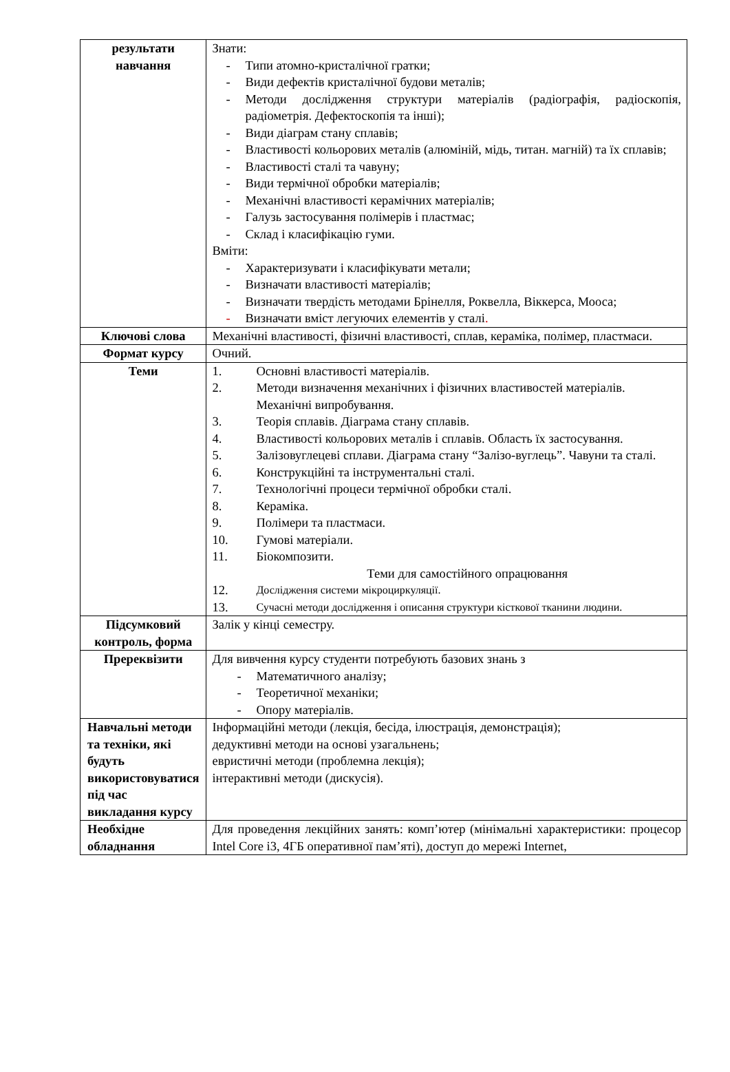| результати навчання | Знати: - Типи атомно-кристалічної гратки; - Види дефектів кристалічної будови металів; - Методи дослідження структури матеріалів (радіографія, радіоскопія, радіометрія. Дефектоскопія та інші); - Види діаграм стану сплавів; - Властивості кольорових металів (алюміній, мідь, титан. магній) та їх сплавів; - Властивості сталі та чавуну; - Види термічної обробки матеріалів; - Механічні властивості керамічних матеріалів; - Галузь застосування полімерів і пластмас; - Склад і класифікацію гуми. Вміти: - Характеризувати і класифікувати метали; - Визначати властивості матеріалів; - Визначати твердість методами Брінелля, Роквелла, Віккерса, Мооса; - Визначати вміст легуючих елементів у сталі . |
| Ключові слова | Механічні властивості, фізичні властивості, сплав, кераміка, полімер, пластмаси. |
| Формат курсу | Очний. |
| Теми | 1. Основні властивості матеріалів. 2. Методи визначення механічних і фізичних властивостей матеріалів. Механічні випробування. 3. Теорія сплавів. Діаграма стану сплавів. 4. Властивості кольорових металів і сплавів. Область їх застосування. 5. Залізовуглецеві сплави. Діаграма стану “Залізо-вуглець”. Чавуни та сталі. 6. Конструкційні та інструментальні сталі. 7. Технологічні процеси термічної обробки сталі. 8. Кераміка. 9. Полімери та пластмаси. 10. Гумові матеріали. 11. Біокомпозити. Теми для самостійного опрацювання 12. Дослідження системи мікроциркуляції. 13. Сучасні методи дослідження і описання структури кісткової тканини людини. |
| Підсумковий контроль, форма | Залік у кінці семестру. |
| Пререквізити | Для вивчення курсу студенти потребують базових знань з - Математичного аналізу; - Теоретичної механіки; - Опору матеріалів. |
| Навчальні методи та техніки, які будуть використовуватися під час викладання курсу | Інформаційні методи (лекція, бесіда, ілюстрація, демонстрація); дедуктивні методи на основі узагальнень; евристичні методи (проблемна лекція); інтерактивні методи (дискусія). |
| Необхідне обладнання | Для проведення лекційних занять: комп’ютер (мінімальні характеристики: процесор Intel Core i3, 4ГБ оперативної пам’яті), доступ до мережі Internet, |